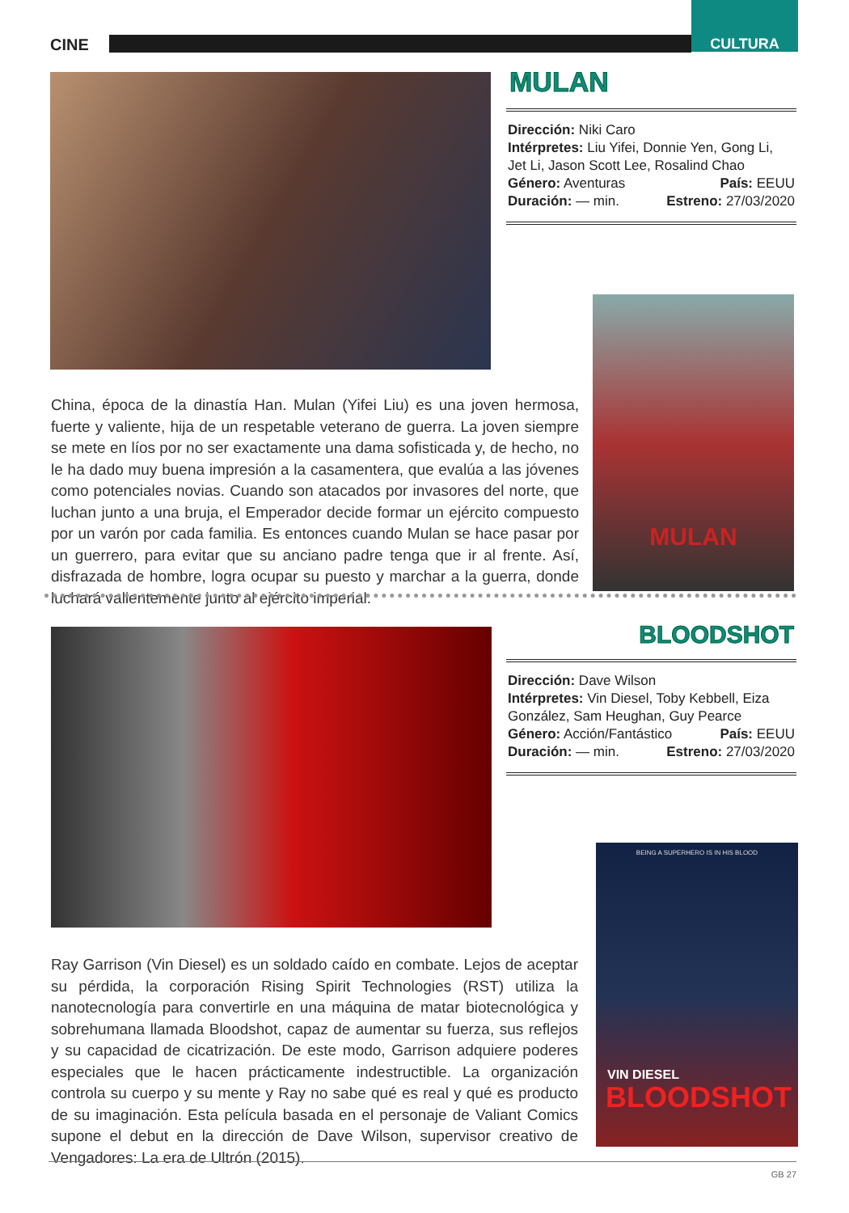CINE
CULTURA
MULAN
Dirección: Niki Caro
Intérpretes: Liu Yifei, Donnie Yen, Gong Li, Jet Li, Jason Scott Lee, Rosalind Chao
Género: Aventuras País: EEUU
Duración: — min. Estreno: 27/03/2020
MULAN
China, época de la dinastía Han. Mulan (Yifei Liu) es una joven hermosa, fuerte y valiente, hija de un respetable veterano de guerra. La joven siempre se mete en líos por no ser exactamente una dama sofisticada y, de hecho, no le ha dado muy buena impresión a la casamentera, que evalúa a las jóvenes como potenciales novias. Cuando son atacados por invasores del norte, que luchan junto a una bruja, el Emperador decide formar un ejército compuesto por un varón por cada familia. Es entonces cuando Mulan se hace pasar por un guerrero, para evitar que su anciano padre tenga que ir al frente. Así, disfrazada de hombre, logra ocupar su puesto y marchar a la guerra, donde luchará valientemente junto al ejército imperial.
BLOODSHOT
Dirección: Dave Wilson
Intérpretes: Vin Diesel, Toby Kebbell, Eiza González, Sam Heughan, Guy Pearce
Género: Acción/Fantástico País: EEUU
Duración: — min. Estreno: 27/03/2020
BEING A SUPERHERO IS IN HIS BLOOD
VIN DIESEL
BLOODSHOT
Ray Garrison (Vin Diesel) es un soldado caído en combate. Lejos de aceptar su pérdida, la corporación Rising Spirit Technologies (RST) utiliza la nanotecnología para convertirle en una máquina de matar biotecnológica y sobrehumana llamada Bloodshot, capaz de aumentar su fuerza, sus reflejos y su capacidad de cicatrización. De este modo, Garrison adquiere poderes especiales que le hacen prácticamente indestructible. La organización controla su cuerpo y su mente y Ray no sabe qué es real y qué es producto de su imaginación. Esta película basada en el personaje de Valiant Comics supone el debut en la dirección de Dave Wilson, supervisor creativo de Vengadores: La era de Ultrón (2015).
GB 27